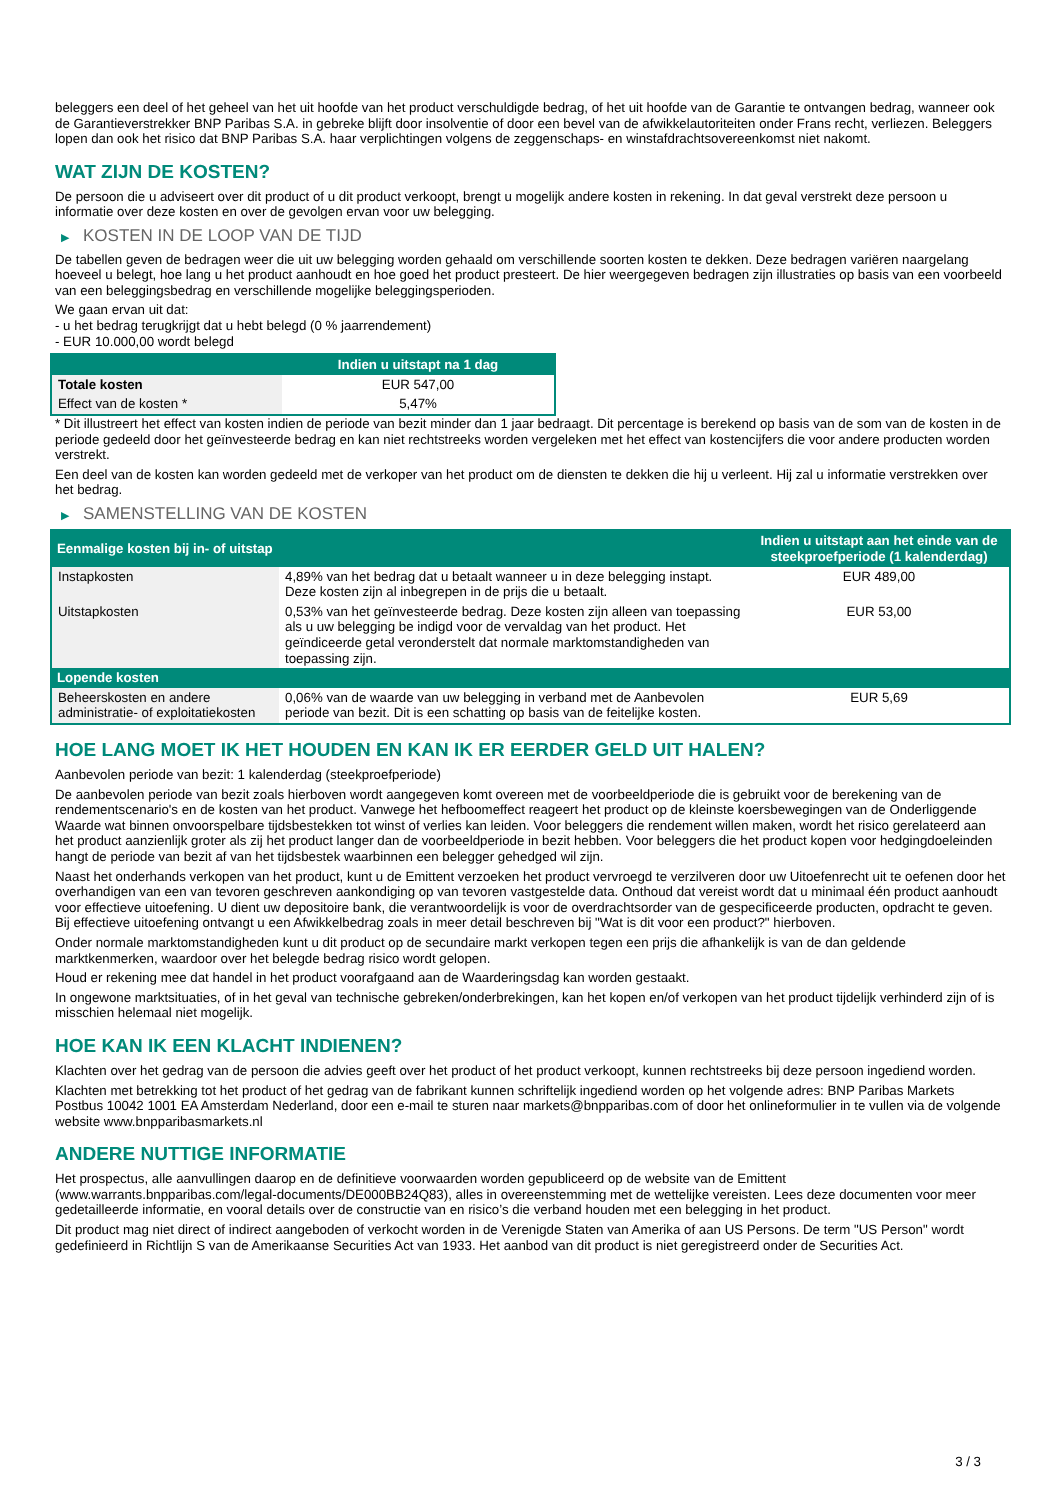beleggers een deel of het geheel van het uit hoofde van het product verschuldigde bedrag, of het uit hoofde van de Garantie te ontvangen bedrag, wanneer ook de Garantieverstrekker BNP Paribas S.A. in gebreke blijft door insolventie of door een bevel van de afwikkelautoriteiten onder Frans recht, verliezen. Beleggers lopen dan ook het risico dat BNP Paribas S.A. haar verplichtingen volgens de zeggenschaps- en winstafdrachtsovereenkomst niet nakomt.
WAT ZIJN DE KOSTEN?
De persoon die u adviseert over dit product of u dit product verkoopt, brengt u mogelijk andere kosten in rekening. In dat geval verstrekt deze persoon u informatie over deze kosten en over de gevolgen ervan voor uw belegging.
▶ KOSTEN IN DE LOOP VAN DE TIJD
De tabellen geven de bedragen weer die uit uw belegging worden gehaald om verschillende soorten kosten te dekken. Deze bedragen variëren naargelang hoeveel u belegt, hoe lang u het product aanhoudt en hoe goed het product presteert. De hier weergegeven bedragen zijn illustraties op basis van een voorbeeld van een beleggingsbedrag en verschillende mogelijke beleggingsperioden.
We gaan ervan uit dat:
- u het bedrag terugkrijgt dat u hebt belegd (0 % jaarrendement)
- EUR 10.000,00 wordt belegd
| | Indien u uitstapt na 1 dag |
| --- | --- |
| Totale kosten | EUR 547,00 |
| Effect van de kosten * | 5,47% |
* Dit illustreert het effect van kosten indien de periode van bezit minder dan 1 jaar bedraagt. Dit percentage is berekend op basis van de som van de kosten in de periode gedeeld door het geïnvesteerde bedrag en kan niet rechtstreeks worden vergeleken met het effect van kostencijfers die voor andere producten worden verstrekt.
Een deel van de kosten kan worden gedeeld met de verkoper van het product om de diensten te dekken die hij u verleent. Hij zal u informatie verstrekken over het bedrag.
▶ SAMENSTELLING VAN DE KOSTEN
| Eenmalige kosten bij in- of uitstap | | Indien u uitstapt aan het einde van de steekproefperiode (1 kalenderdag) |
| --- | --- | --- |
| Instapkosten | 4,89% van het bedrag dat u betaalt wanneer u in deze belegging instapt. Deze kosten zijn al inbegrepen in de prijs die u betaalt. | EUR 489,00 |
| Uitstapkosten | 0,53% van het geïnvesteerde bedrag. Deze kosten zijn alleen van toepassing als u uw belegging be indigd voor de vervaldag van het product. Het geïndiceerde getal veronderstelt dat normale marktomstandigheden van toepassing zijn. | EUR 53,00 |
| Lopende kosten | | |
| Beheerskosten en andere administratie- of exploitatiekosten | 0,06% van de waarde van uw belegging in verband met de Aanbevolen periode van bezit. Dit is een schatting op basis van de feitelijke kosten. | EUR 5,69 |
HOE LANG MOET IK HET HOUDEN EN KAN IK ER EERDER GELD UIT HALEN?
Aanbevolen periode van bezit: 1 kalenderdag (steekproefperiode)
De aanbevolen periode van bezit zoals hierboven wordt aangegeven komt overeen met de voorbeeldperiode die is gebruikt voor de berekening van de rendementscenario's en de kosten van het product. Vanwege het hefboomeffect reageert het product op de kleinste koersbewegingen van de Onderliggende Waarde wat binnen onvoorspelbare tijdsbestekken tot winst of verlies kan leiden. Voor beleggers die rendement willen maken, wordt het risico gerelateerd aan het product aanzienlijk groter als zij het product langer dan de voorbeeldperiode in bezit hebben. Voor beleggers die het product kopen voor hedgingdoeleinden hangt de periode van bezit af van het tijdsbestek waarbinnen een belegger gehedged wil zijn.
Naast het onderhands verkopen van het product, kunt u de Emittent verzoeken het product vervroegd te verzilveren door uw Uitoefenrecht uit te oefenen door het overhandigen van een van tevoren geschreven aankondiging op van tevoren vastgestelde data. Onthoud dat vereist wordt dat u minimaal één product aanhoudt voor effectieve uitoefening. U dient uw depositoire bank, die verantwoordelijk is voor de overdrachtsorder van de gespecificeerde producten, opdracht te geven. Bij effectieve uitoefening ontvangt u een Afwikkelbedrag zoals in meer detail beschreven bij "Wat is dit voor een product?" hierboven.
Onder normale marktomstandigheden kunt u dit product op de secundaire markt verkopen tegen een prijs die afhankelijk is van de dan geldende marktkenmerken, waardoor over het belegde bedrag risico wordt gelopen.
Houd er rekening mee dat handel in het product voorafgaand aan de Waarderingsdag kan worden gestaakt.
In ongewone marktsituaties, of in het geval van technische gebreken/onderbrekingen, kan het kopen en/of verkopen van het product tijdelijk verhinderd zijn of is misschien helemaal niet mogelijk.
HOE KAN IK EEN KLACHT INDIENEN?
Klachten over het gedrag van de persoon die advies geeft over het product of het product verkoopt, kunnen rechtstreeks bij deze persoon ingediend worden.
Klachten met betrekking tot het product of het gedrag van de fabrikant kunnen schriftelijk ingediend worden op het volgende adres: BNP Paribas Markets Postbus 10042 1001 EA Amsterdam Nederland, door een e-mail te sturen naar markets@bnpparibas.com of door het onlineformulier in te vullen via de volgende website www.bnpparibasmarkets.nl
ANDERE NUTTIGE INFORMATIE
Het prospectus, alle aanvullingen daarop en de definitieve voorwaarden worden gepubliceerd op de website van de Emittent (www.warrants.bnpparibas.com/legal-documents/DE000BB24Q83), alles in overeenstemming met de wettelijke vereisten. Lees deze documenten voor meer gedetailleerde informatie, en vooral details over de constructie van en risico’s die verband houden met een belegging in het product.
Dit product mag niet direct of indirect aangeboden of verkocht worden in de Verenigde Staten van Amerika of aan US Persons. De term "US Person" wordt gedefinieerd in Richtlijn S van de Amerikaanse Securities Act van 1933. Het aanbod van dit product is niet geregistreerd onder de Securities Act.
3 / 3